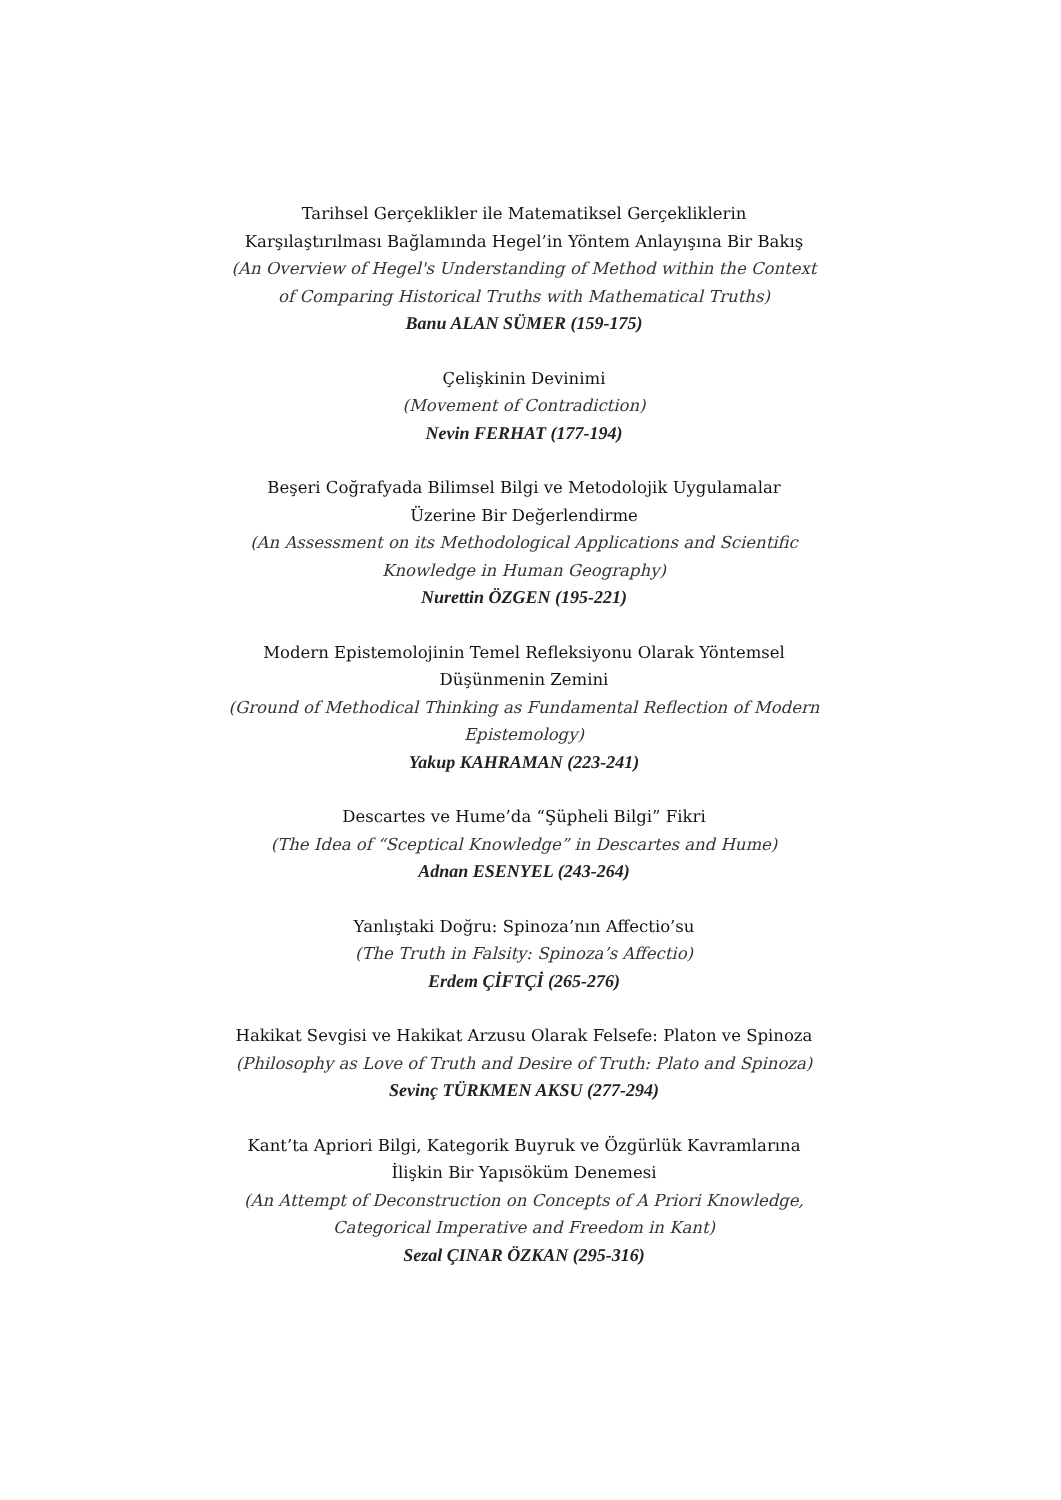Tarihsel Gerçeklikler ile Matematiksel Gerçekliklerin
Karşılaştırılması Bağlamında Hegel’in Yöntem Anlayışına Bir Bakış
(An Overview of Hegel's Understanding of Method within the Context
of Comparing Historical Truths with Mathematical Truths)
Banu ALAN SÜMER (159-175)
Çelişkinin Devinimi
(Movement of Contradiction)
Nevin FERHAT (177-194)
Beşeri Coğrafyada Bilimsel Bilgi ve Metodolojik Uygulamalar
Üzerine Bir Değerlendirme
(An Assessment on its Methodological Applications and Scientific
Knowledge in Human Geography)
Nurettin ÖZGEN (195-221)
Modern Epistemolojinin Temel Refleksiyonu Olarak Yöntemsel
Düşünmenin Zemini
(Ground of Methodical Thinking as Fundamental Reflection of Modern
Epistemology)
Yakup KAHRAMAN (223-241)
Descartes ve Hume’da “Şüpheli Bilgi” Fikri
(The Idea of “Sceptical Knowledge” in Descartes and Hume)
Adnan ESENYEL (243-264)
Yanlıştaki Doğru: Spinoza’nın Affectio’su
(The Truth in Falsity: Spinoza’s Affectio)
Erdem ÇİFTÇİ (265-276)
Hakikat Sevgisi ve Hakikat Arzusu Olarak Felsefe: Platon ve Spinoza
(Philosophy as Love of Truth and Desire of Truth: Plato and Spinoza)
Sevinç TÜRKMEN AKSU (277-294)
Kant’ta Apriori Bilgi, Kategorik Buyruk ve Özgürlük Kavramlarına
İlişkin Bir Yapısöküm Denemesi
(An Attempt of Deconstruction on Concepts of A Priori Knowledge,
Categorical Imperative and Freedom in Kant)
Sezal ÇINAR ÖZKAN (295-316)